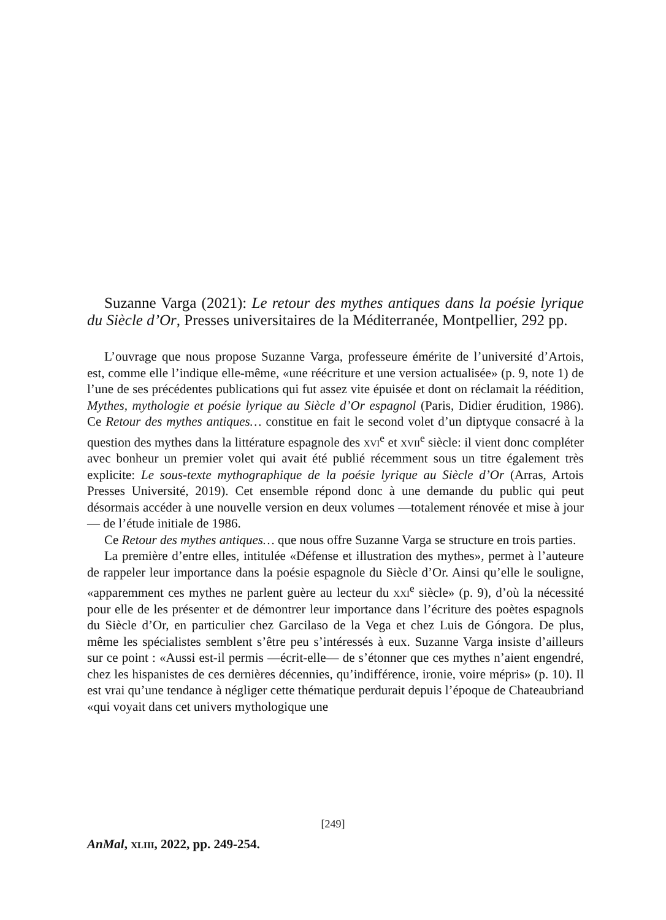Suzanne Varga (2021): Le retour des mythes antiques dans la poésie lyrique du Siècle d’Or, Presses universitaires de la Méditerranée, Montpellier, 292 pp.
L’ouvrage que nous propose Suzanne Varga, professeure émérite de l’université d’Artois, est, comme elle l’indique elle-même, «une réécriture et une version actualisée» (p. 9, note 1) de l’une de ses précédentes publications qui fut assez vite épuisée et dont on réclamait la réédition, Mythes, mythologie et poésie lyrique au Siècle d’Or espagnol (Paris, Didier érudition, 1986). Ce Retour des mythes antiques… constitue en fait le second volet d’un diptyque consacré à la question des mythes dans la littérature espagnole des xvi<sup>e</sup> et xvii<sup>e</sup> siècle: il vient donc compléter avec bonheur un premier volet qui avait été publié récemment sous un titre également très explicite: Le sous-texte mythographique de la poésie lyrique au Siècle d’Or (Arras, Artois Presses Université, 2019). Cet ensemble répond donc à une demande du public qui peut désormais accéder à une nouvelle version en deux volumes —totalement rénovée et mise à jour— de l’étude initiale de 1986.
Ce Retour des mythes antiques… que nous offre Suzanne Varga se structure en trois parties.
La première d’entre elles, intitulée «Défense et illustration des mythes», permet à l’auteure de rappeler leur importance dans la poésie espagnole du Siècle d’Or. Ainsi qu’elle le souligne, «apparemment ces mythes ne parlent guère au lecteur du xxi<sup>e</sup> siècle» (p. 9), d’où la nécessité pour elle de les présenter et de démontrer leur importance dans l’écriture des poètes espagnols du Siècle d’Or, en particulier chez Garcilaso de la Vega et chez Luis de Góngora. De plus, même les spécialistes semblent s’être peu s’intéressés à eux. Suzanne Varga insiste d’ailleurs sur ce point : «Aussi est-il permis —écrit-elle— de s’étonner que ces mythes n’aient engendré, chez les hispanistes de ces dernières décennies, qu’indifférence, ironie, voire mépris» (p. 10). Il est vrai qu’une tendance à négliger cette thématique perdurait depuis l’époque de Chateaubriand «qui voyait dans cet univers mythologique une
[249]
AnMal, xliii, 2022, pp. 249-254.